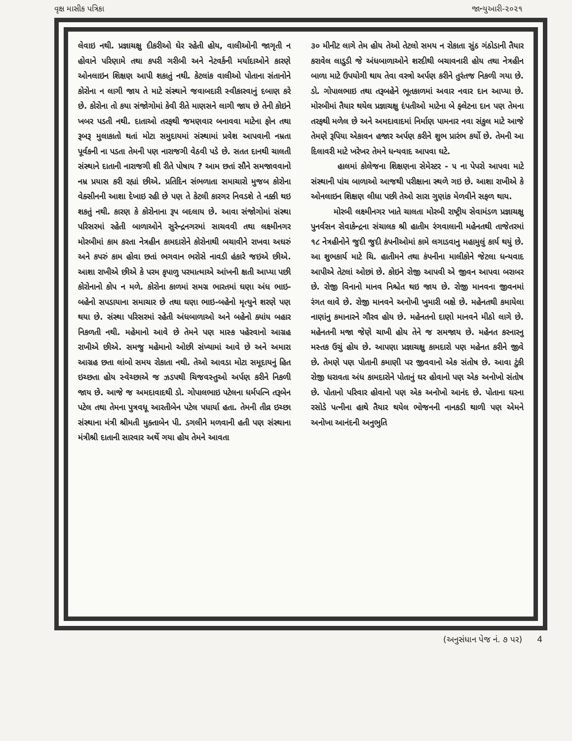વૃક્ષ માસીક પત્રિકા જાન્યુઆરી-૨૦૨૧
લેવાઇ નથી. પ્રજ્ઞાચક્ષુ દીકરીઓ ઘેર રહેતી હોય, વાલીઓની જાગૃતી ન હોવાને પરિણામે તથા કપરી ગરીબી અને નેટવર્કની મર્યાદાઓને કારણે ઓનલાઇન શિક્ષણ આપી શકાતું નથી. કેટલાંક વાલીઓ પોતાના સંતાનોને કોરોના ન લાગી જાય તે માટે સંસ્થાને જવાબદારી સ્વીકારવાનું દબાણ કરે છે. કોરોના તો કયા સંજોગોમાં કેવી રીતે માણસને લાગી જાય છે તેની કોઇને ખબર પડતી નથી. દાતાઓ તરફથી જમણવાર બનાવવા માટેના ફોન તથા રૂબરૂ મુલાકાતો થતાં મોટા સમુદાયમાં સંસ્થામાં પ્રવેશ આપવાની નમ્રતા પૂર્વકની ના પડતા તેમની પણ નારાજગી વેઠવી પડે છે. સતત દાનથી ચાલતી સંસ્થાને દાતાની નારાજગી શી રીતે પોષાય ? આમ છતાં સૌને સમજાવવાનો નમ્ર પ્રયાસ કરી રહ્યાં છીએ. પ્રતિદિન સંભળાતા સમાચારો મુજબ કોરોના વેક્સીનની આશા દેખાઇ રહી છે પણ તે કેટલી કારગર નિવડશે તે નક્કી થઇ શકતું નથી. કારણ કે કોરોનાના રૂપ બદલાય છે. આવા સંજોગોમાં સંસ્થા પરિસરમાં રહેતી બાળાઓને સુરેન્દ્રનગરમાં સાચવવી તથા લક્ષ્મીનગર મોરબીમાં કામ કરતા નેત્રહીન કામદારોને કોરોનાથી બચાવીને રાખવા અઘરું અને કપરું કામ હોવા છતાં ભગવાન ભરોસે નાવડી હંકારે જઇએ છીએ. આશા રાખીએ છીએ કે પરમ કૃપાળુ પરમાત્માએ આંખની ક્ષતી આપ્યા પછી કોરોનાનો કોપ ન મળે. કોરોના કાળમાં સમગ્ર ભારતમાં ઘણા અંધ ભાઇ-બહેનો સપડાયાના સમાચાર છે તથા ઘણા ભાઇ-બહેનો મૃત્યુને શરણે પણ થયા છે. સંસ્થા પરિસરમાં રહેતી અંધબાળાઓ અને બહેનો ક્યાંય બહાર નિકળતી નથી. મહેમાનો આવે છે તેમને પણ માસ્ક પહેરવાનો આગ્રહ રાખીએ છીએ. સમજુ મહેમાનો ઓછી સંખ્યામાં આવે છે અને અમારા આગ્રહ છતા લાંબો સમય રોકાતા નથી. તેઓ આવડા મોટા સમૂદાયનું હિત ઇચ્છતા હોય સ્વેચ્છાએ જ ઝડપથી ચિજવસ્તુઓ અર્પણ કરીને નિકળી જાય છે. આજે જ અમદાવાદથી ડો. ગોપાલભાઇ પટેલના ધર્મપત્નિ તરૂબેન પટેલ તથા તેમના પુત્રવધૂ આરતીબેન પટેલ પધાર્યા હતા. તેમની તીવ્ર ઇચ્છા સંસ્થાના મંત્રી શ્રીમતી મુક્તાબેન પી. ડગલીને મળવાની હતી પણ સંસ્થાના મંત્રીશ્રી દાતાની સારવાર અર્થે ગયા હોય તેમને આવતા
૩૦ મીનીટ લાગે તેમ હોય તેઓ તેટલો સમય ન રોકાતા સુંઠ ગંઠોડાની તૈયાર કરાવેલ લાડુડી જે અંધબાળાઓને શરદીથી બચાવનારી હોય તથા નેત્રહીન બાળા માટે ઉપયોગી થાય તેવા વસ્ત્રો અર્પણ કરીને તુરંતજ નિકળી ગયા છે. ડો. ગોપાલભાઇ તથા તરૂબહેને ભૂતકાળમાં અવાર નવાર દાન આપ્યા છે. મોરબીમાં તૈયાર થયેલ પ્રજ્ઞાચક્ષુ દંપતીઓ માટેના બે ફ્લેટના દાન પણ તેમના તરફથી મળેલ છે અને અમદાવાદમાં નિર્માણ પામનાર નવા સંકુલ માટે આજે તેમણે રૂપિયા એકાવન હજાર અર્પણ કરીને શુભ પ્રારંભ કર્યો છે. તેમની આ દિલાવરી માટે ખરેખર તેમને ધન્યવાદ આપવા ઘટે.
હાલમાં કોલેજના શિક્ષણના સેમેસ્ટર - ૫ ના પેપરો આપવા માટે સંસ્થાની પાંચ બાળાઓ આજથી પરીક્ષાના સ્થળે ગઇ છે. આશા રાખીએ કે ઓનલાઇન શિક્ષણ લીધા પછી તેઓ સારા ગુણાંક મેળવીને સફળ થાય.
મોરબી લક્ષ્મીનગર ખાતે ચાલતા મોરબી રાષ્ટ્રીય સેવામંડળ પ્રજ્ઞાચક્ષુ પુનર્વસન સેવાકેન્દ્રના સંચાલક શ્રી હાતીમ રંગવાલાની મહેનતથી તાજેતરમાં ૧૮ નેત્રહીનોને જુદી જુદી કંપનીઓમાં કામે લગાડવાનુ મહામુલું કાર્ય થયું છે. આ શુભકાર્ય માટે ચિ. હાતીમને તથા કંપનીના માલીકોને જેટલા ધન્યવાદ આપીએ તેટલાં ઓછાં છે. કોઇને રોજી આપવી એ જીવન આપવા બરાબર છે. રોજી વિનાનો માનવ નિશ્ચેત થઇ જાય છે. રોજી માનવના જીવનમાં રંગત લાવે છે. રોજી માનવને અનોખી ખુમારી બક્ષે છે. મહેનતથી કમાયેલા નાણાંનુ કમાનારને ગૌરવ હોય છે. મહેનતનો દાણો માનવને મીઠો લાગે છે. મહેનતની મજા જેણે ચાખી હોય તેને જ સમજાય છે. મહેનત કરનારનુ મસ્તક ઉચું હોય છે. આપણા પ્રજ્ઞાચક્ષુ કામદારો પણ મહેનત કરીને જીવે છે. તેમણે પણ પોતાની કમાણી પર જીવવાનો એક સંતોષ છે. આવા ટુંકી રોજી ધરાવતા અંધ કામદારોને પોતાનું ઘર હોવાનો પણ એક અનોખો સંતોષ છે. પોતાનો પરિવાર હોવાનો પણ એક અનોખો આનંદ છે. પોતાના ઘરના રસોડે પત્નીના હાથે તૈયાર થયેલ ભોજનની નાનકડી થાળી પણ એમને અનોખા આનંદની અનુભુતિ
(અનુસંધાન પેજ નં. ૭ પર) 4